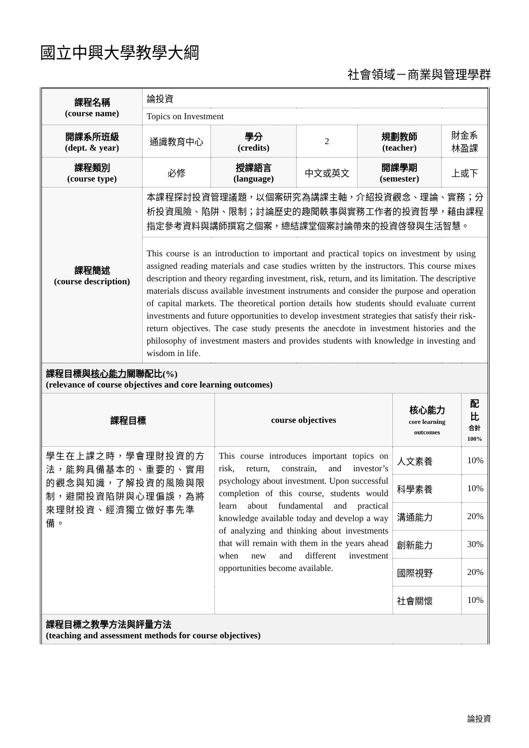國立中興大學教學大綱
社會領域－商業與管理學群
| 課程名稱 (course name) | 論投資 | | | | |
| | Topics on Investment | | | | |
| 開課系所班級 (dept. & year) | 通識教育中心 | 學分 (credits) | 2 | 規劃教師 (teacher) | 財金系 林盈課 |
| 課程類別 (course type) | 必修 | 授課語言 (language) | 中文或英文 | 開課學期 (semester) | 上或下 |
| 課程簡述 (course description) | 本課程探討投資管理議題，以個案研究為講課主軸，介紹投資觀念、理論、實務；分析投資風險、陷阱、限制；討論歷史的趣聞軼事與實務工作者的投資哲學，藉由課程指定參考資料與講師撰寫之個案，總結課堂個案討論帶來的投資啓發與生活智慧。 | | | | |
| | This course is an introduction to important and practical topics on investment by using assigned reading materials and case studies written by the instructors. This course mixes description and theory regarding investment, risk, return, and its limitation. The descriptive materials discuss available investment instruments and consider the purpose and operation of capital markets. The theoretical portion details how students should evaluate current investments and future opportunities to develop investment strategies that satisfy their risk-return objectives. The case study presents the anecdote in investment histories and the philosophy of investment masters and provides students with knowledge in investing and wisdom in life. | | | | |
| 課程目標與 核心能力 關聯配比(%) (relevance of course objectives and core learning outcomes) | | | |
| 課程目標 | course objectives | 核心能力 core learning outcomes | 配比 合計 100% |
| 學生在上課之時，學會理財投資的方法，能夠具備基本的、重要的、實用的觀念與知識，了解投資的風險與限制，避開投資陷阱與心理偏誤，為將來理財投資、經濟獨立做好事先準備。 | This course introduces important topics on risk, return, constrain, and investor’s psychology about investment. Upon successful completion of this course, students would learn about fundamental and practical knowledge available today and develop a way of analyzing and thinking about investments that will remain with them in the years ahead when new and different investment opportunities become available. | 人文素養 | 10% |
| | | 科學素養 | 10% |
| | | 溝通能力 | 20% |
| | | 創新能力 | 30% |
| | | 國際視野 | 20% |
| | | 社會關懷 | 10% |
| 課程目標之教學方法與評量方法 (teaching and assessment methods for course objectives) | | | |
論投資